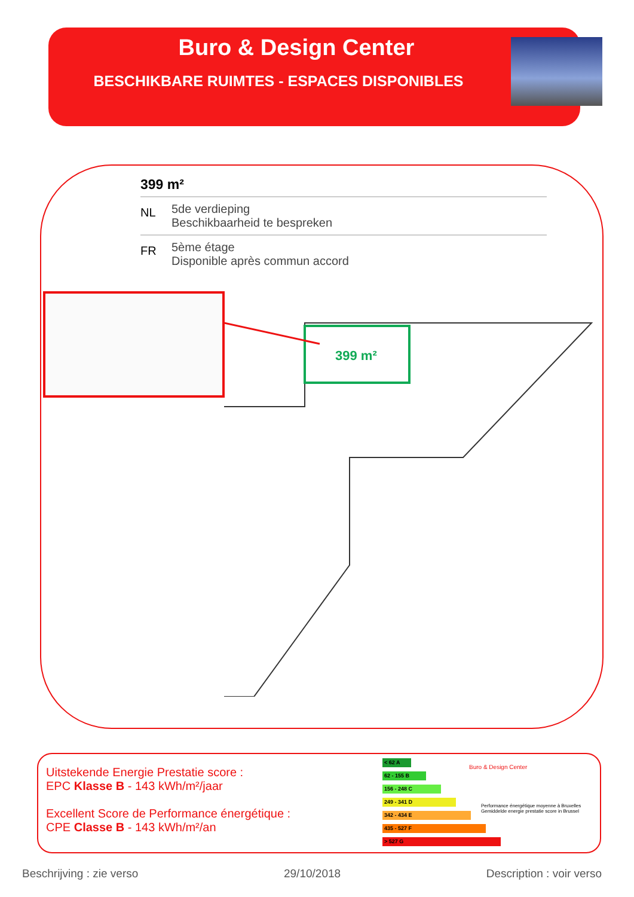Buro & Design Center
BESCHIKBARE RUIMTES - ESPACES DISPONIBLES
399 m²
NL
5de verdieping
Beschikbaarheid te bespreken
FR
5ème étage
Disponible après commun accord
399 m²
Uitstekende Energie Prestatie score :
EPC Klasse B - 143 kWh/m²/jaar
Excellent Score de Performance énergétique :
CPE Classe B - 143 kWh/m²/an
< 62 A
62 - 155 B
156 - 248 C
249 - 341 D
342 - 434 E
435 - 527 F
> 527 G
Buro & Design Center
Performance énergétique moyenne à Bruxelles
Gemiddelde energie prestatie score in Brussel
Beschrijving : zie verso 29/10/2018 Description : voir verso